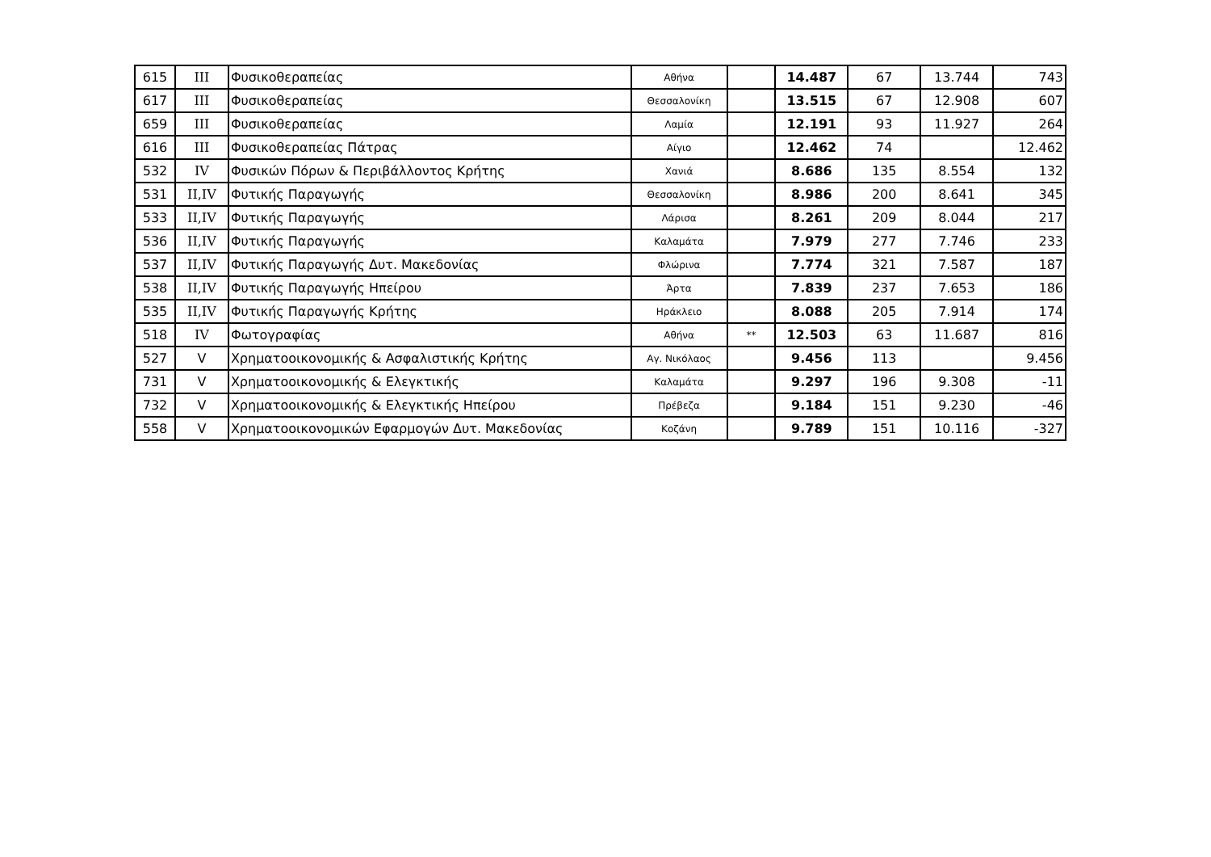| 615 | III | Φυσικοθεραπείας | Αθήνα | | 14.487 | 67 | 13.744 | 743 |
| 617 | III | Φυσικοθεραπείας | Θεσσαλονίκη | | 13.515 | 67 | 12.908 | 607 |
| 659 | III | Φυσικοθεραπείας | Λαμία | | 12.191 | 93 | 11.927 | 264 |
| 616 | III | Φυσικοθεραπείας Πάτρας | Αίγιο | | 12.462 | 74 | | 12.462 |
| 532 | IV | Φυσικών Πόρων & Περιβάλλοντος Κρήτης | Χανιά | | 8.686 | 135 | 8.554 | 132 |
| 531 | II,IV | Φυτικής Παραγωγής | Θεσσαλονίκη | | 8.986 | 200 | 8.641 | 345 |
| 533 | II,IV | Φυτικής Παραγωγής | Λάρισα | | 8.261 | 209 | 8.044 | 217 |
| 536 | II,IV | Φυτικής Παραγωγής | Καλαμάτα | | 7.979 | 277 | 7.746 | 233 |
| 537 | II,IV | Φυτικής Παραγωγής Δυτ. Μακεδονίας | Φλώρινα | | 7.774 | 321 | 7.587 | 187 |
| 538 | II,IV | Φυτικής Παραγωγής Ηπείρου | Άρτα | | 7.839 | 237 | 7.653 | 186 |
| 535 | II,IV | Φυτικής Παραγωγής Κρήτης | Ηράκλειο | | 8.088 | 205 | 7.914 | 174 |
| 518 | IV | Φωτογραφίας | Αθήνα | ** | 12.503 | 63 | 11.687 | 816 |
| 527 | V | Χρηματοοικονομικής & Ασφαλιστικής Κρήτης | Αγ. Νικόλαος | | 9.456 | 113 | | 9.456 |
| 731 | V | Χρηματοοικονομικής & Ελεγκτικής | Καλαμάτα | | 9.297 | 196 | 9.308 | -11 |
| 732 | V | Χρηματοοικονομικής & Ελεγκτικής Ηπείρου | Πρέβεζα | | 9.184 | 151 | 9.230 | -46 |
| 558 | V | Χρηματοοικονομικών Εφαρμογών Δυτ. Μακεδονίας | Κοζάνη | | 9.789 | 151 | 10.116 | -327 |